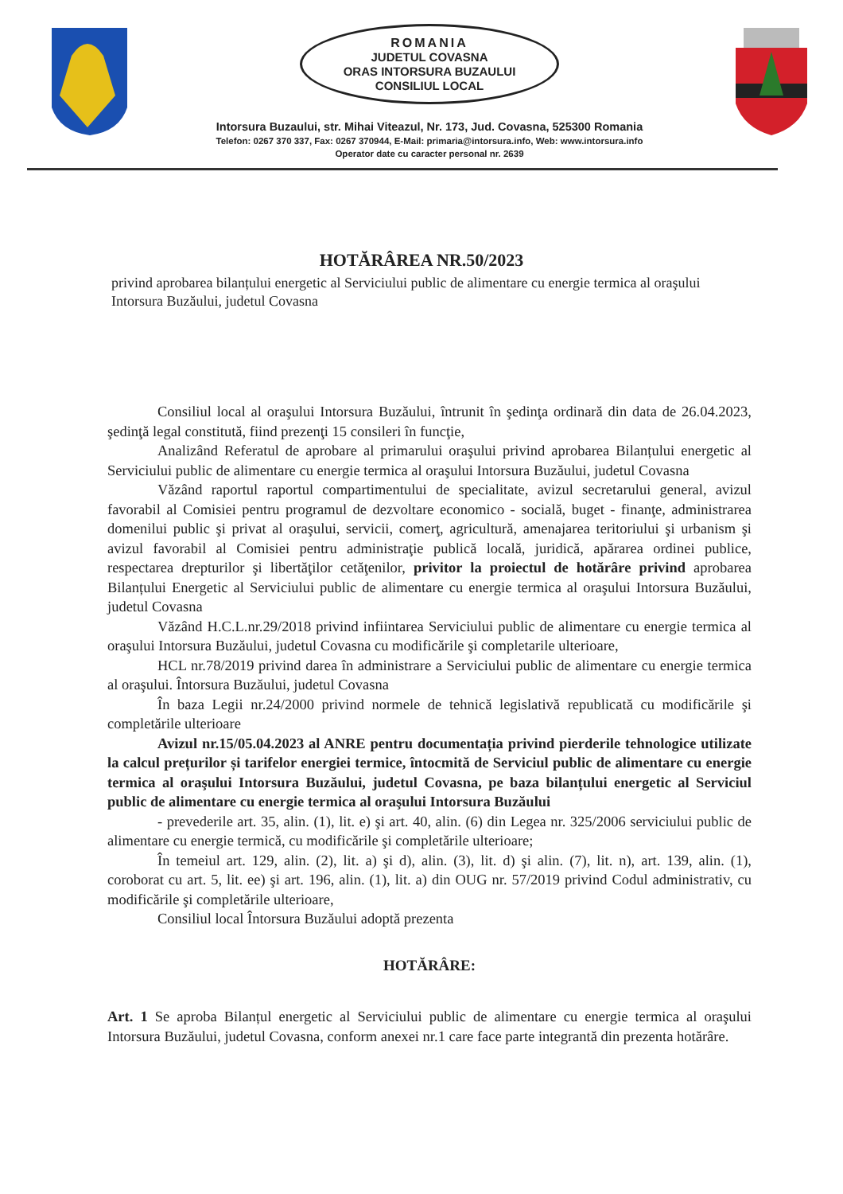ROMANIA
JUDETUL COVASNA
ORAS INTORSURA BUZAULUI
CONSILIUL LOCAL
Intorsura Buzaului, str. Mihai Viteazul, Nr. 173, Jud. Covasna, 525300 Romania
Telefon: 0267 370 337, Fax: 0267 370944, E-Mail: primaria@intorsura.info, Web: www.intorsura.info
Operator date cu caracter personal nr. 2639
HOTĂRÂREA NR.50/2023
privind aprobarea bilanțului energetic al Serviciului public de alimentare cu energie termica al oraşului Intorsura Buzăului, judetul Covasna
Consiliul local al oraşului Intorsura Buzăului, întrunit în şedinţa ordinară din data de 26.04.2023, şedinţă legal constitută, fiind prezenţi 15 consileri în funcţie,
Analizând Referatul de aprobare al primarului oraşului privind aprobarea Bilanțului energetic al Serviciului public de alimentare cu energie termica al oraşului Intorsura Buzăului, judetul Covasna
Văzând raportul raportul compartimentului de specialitate, avizul secretarului general, avizul favorabil al Comisiei pentru programul de dezvoltare economico - socială, buget - finanţe, administrarea domenilui public şi privat al oraşului, servicii, comerţ, agricultură, amenajarea teritoriului şi urbanism şi avizul favorabil al Comisiei pentru administraţie publică locală, juridică, apărarea ordinei publice, respectarea drepturilor şi libertăţilor cetăţenilor, privitor la proiectul de hotărâre privind aprobarea Bilanțului Energetic al Serviciului public de alimentare cu energie termica al oraşului Intorsura Buzăului, judetul Covasna
Văzând H.C.L.nr.29/2018 privind infiintarea Serviciului public de alimentare cu energie termica al oraşului Intorsura Buzăului, judetul Covasna cu modificările şi completarile ulterioare,
HCL nr.78/2019 privind darea în administrare a Serviciului public de alimentare cu energie termica al oraşului. Întorsura Buzăului, judetul Covasna
În baza Legii nr.24/2000 privind normele de tehnică legislativă republicată cu modificările şi completările ulterioare
Avizul nr.15/05.04.2023 al ANRE pentru documentația privind pierderile tehnologice utilizate la calcul prețurilor și tarifelor energiei termice, întocmită de Serviciul public de alimentare cu energie termica al oraşului Intorsura Buzăului, judetul Covasna, pe baza bilanțului energetic al Serviciul public de alimentare cu energie termica al oraşului Intorsura Buzăului
- prevederile art. 35, alin. (1), lit. e) şi art. 40, alin. (6) din Legea nr. 325/2006 serviciului public de alimentare cu energie termică, cu modificările şi completările ulterioare;
În temeiul art. 129, alin. (2), lit. a) şi d), alin. (3), lit. d) şi alin. (7), lit. n), art. 139, alin. (1), coroborat cu art. 5, lit. ee) şi art. 196, alin. (1), lit. a) din OUG nr. 57/2019 privind Codul administrativ, cu modificările şi completările ulterioare,
Consiliul local Întorsura Buzăului adoptă prezenta
HOTĂRÂRE:
Art. 1 Se aproba Bilanțul energetic al Serviciului public de alimentare cu energie termica al oraşului Intorsura Buzăului, judetul Covasna, conform anexei nr.1 care face parte integrantă din prezenta hotărâre.